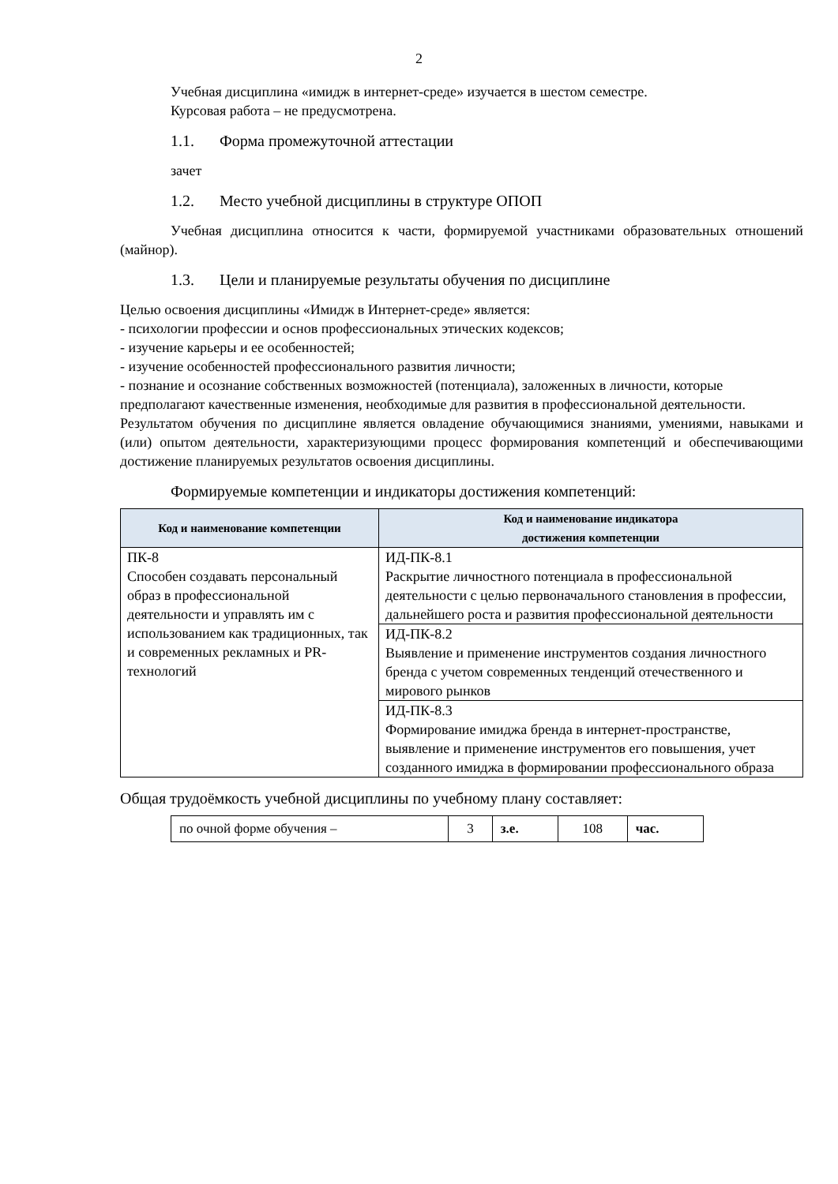2
Учебная дисциплина «имидж в интернет-среде» изучается в шестом семестре.
Курсовая работа – не предусмотрена.
1.1. Форма промежуточной аттестации
зачет
1.2. Место учебной дисциплины в структуре ОПОП
Учебная дисциплина относится к части, формируемой участниками образовательных отношений (майнор).
1.3. Цели и планируемые результаты обучения по дисциплине
Целью освоения дисциплины «Имидж в Интернет-среде» является:
- психологии профессии и основ профессиональных этических кодексов;
- изучение карьеры и ее особенностей;
- изучение особенностей профессионального развития личности;
- познание и осознание собственных возможностей (потенциала), заложенных в личности, которые предполагают качественные изменения, необходимые для развития в профессиональной деятельности.
Результатом обучения по дисциплине является овладение обучающимися знаниями, умениями, навыками и (или) опытом деятельности, характеризующими процесс формирования компетенций и обеспечивающими достижение планируемых результатов освоения дисциплины.
Формируемые компетенции и индикаторы достижения компетенций:
| Код и наименование компетенции | Код и наименование индикатора достижения компетенции |
| --- | --- |
| ПК-8 Способен создавать персональный образ в профессиональной деятельности и управлять им с использованием как традиционных, так и современных рекламных и PR-технологий | ИД-ПК-8.1 Раскрытие личностного потенциала в профессиональной деятельности с целью первоначального становления в профессии, дальнейшего роста и развития профессиональной деятельности |
| | ИД-ПК-8.2 Выявление и применение инструментов создания личностного бренда с учетом современных тенденций отечественного и мирового рынков |
| | ИД-ПК-8.3 Формирование имиджа бренда в интернет-пространстве, выявление и применение инструментов его повышения, учет созданного имиджа в формировании профессионального образа |
Общая трудоёмкость учебной дисциплины по учебному плану составляет:
| по очной форме обучения – | 3 | з.е. | 108 | час. |